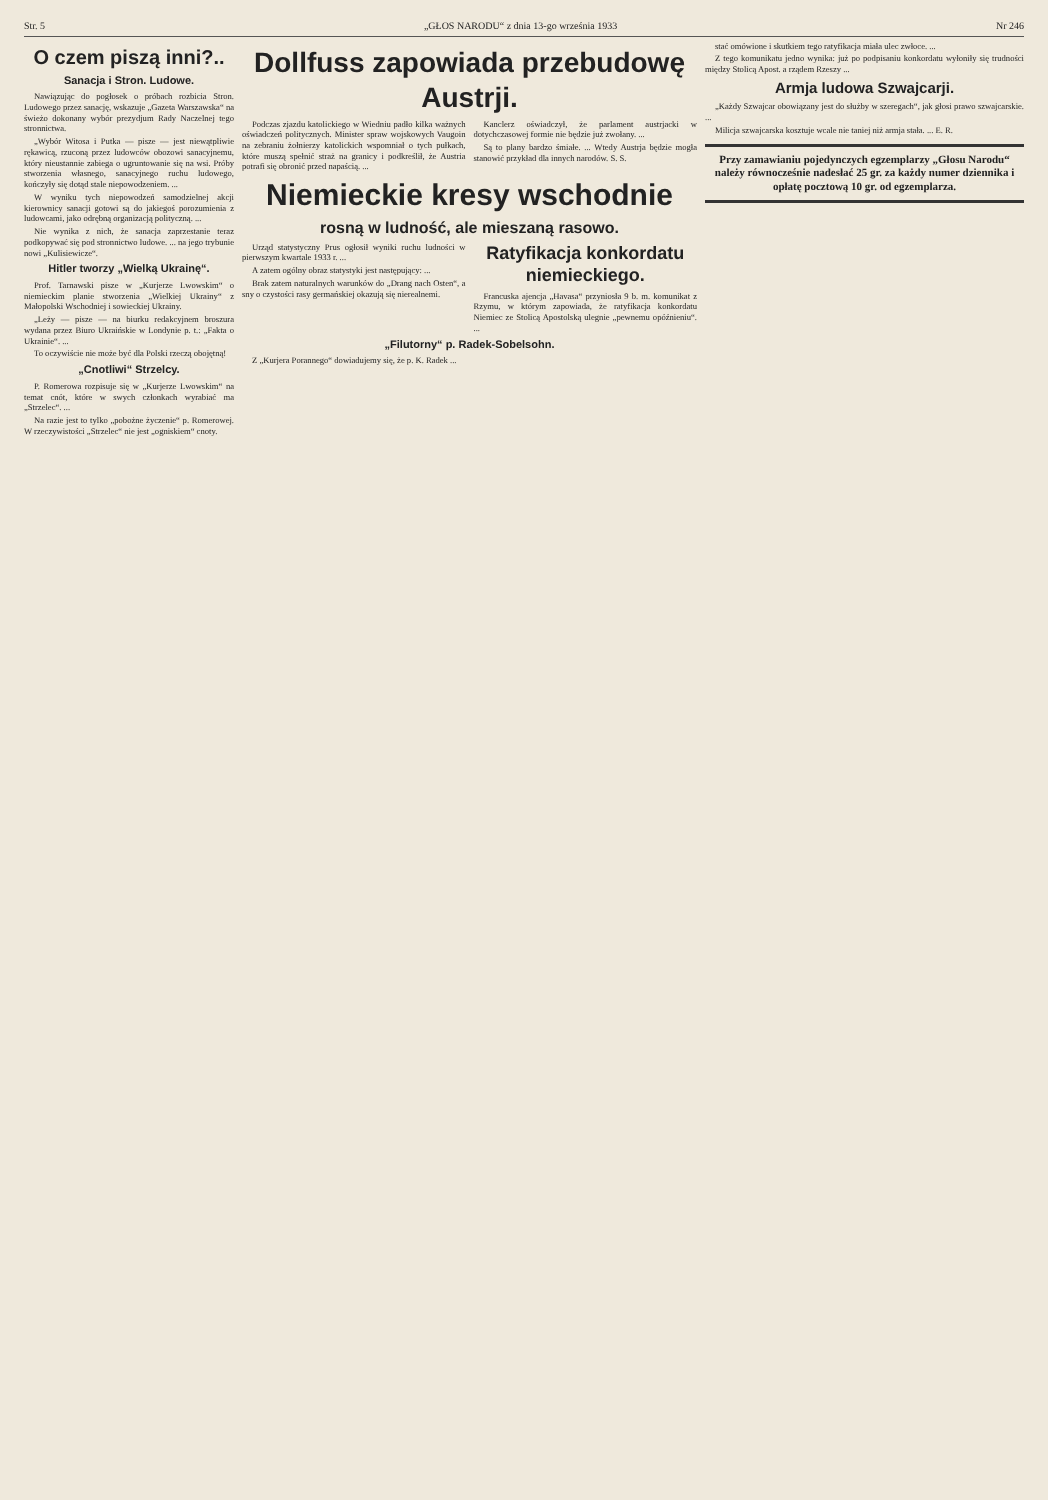Str. 5 „GŁOS NARODU“ z dnia 13-go września 1933 Nr 246
O czem piszą inni?..
Sanacja i Stron. Ludowe.
Nawiązując do pogłosek o próbach rozbicia Stron. Ludowego przez sanację, wskazuje „Gazeta Warszawska“ na świeżo dokonany wybór prezydjum Rady Naczelnej tego stronnictwa.
„Wybór Witosa i Putka — pisze — jest niewątpliwie rękawicą, rzuconą przez ludowców obozowi sanacyjnemu, który nieustannie zabiega o ugruntowanie się na wsi. Próby stworzenia własnego, sanacyjnego ruchu ludowego, kończyły się dotąd stale niepowodzeniem. ...
W wyniku tych niepowodzeń samodzielnej akcji kierownicy sanacji gotowi są do jakiegoś porozumienia z ludowcami, jako odrębną organizacją polityczną. ...
Nie wynika z nich, że sanacja zaprzestanie teraz podkopywać się pod stronnictwo ludowe. ... na jego trybunie nowi „Kulisiewicze“.
Hitler tworzy „Wielką Ukrainę“.
Prof. Tarnawski pisze w „Kurjerze Lwowskim“ o niemieckim planie stworzenia „Wielkiej Ukrainy“ z Małopolski Wschodniej i sowieckiej Ukrainy.
„Leży — pisze — na biurku redakcyjnem broszura wydana przez Biuro Ukraińskie w Londynie p. t.: „Fakta o Ukrainie“. ...
To oczywiście nie może być dla Polski rzeczą obojętną!
„Cnotliwi“ Strzelcy.
P. Romerowa rozpisuje się w „Kurjerze Lwowskim“ na temat cnót, które w swych członkach wyrabiać ma „Strzelec“. ...
Na razie jest to tylko „pobożne życzenie“ p. Romerowej. W rzeczywistości „Strzelec“ nie jest „ogniskiem“ cnoty.
Dollfuss zapowiada przebudowę Austrji.
Podczas zjazdu katolickiego w Wiedniu padło kilka ważnych oświadczeń politycznych. Minister spraw wojskowych Vaugoin na zebraniu żołnierzy katolickich wspomniał o tych pułkach, które muszą spełnić straż na granicy i podkreślił, że Austria potrafi się obronić przed napaścią. ...
Kanclerz oświadczył, że parlament austrjacki w dotychczasowej formie nie będzie już zwołany. ...
Są to plany bardzo śmiałe. ... Wtedy Austrja będzie mogła stanowić przykład dla innych narodów. S. S.
Niemieckie kresy wschodnie
rosną w ludność, ale mieszaną rasowo.
Urząd statystyczny Prus ogłosił wyniki ruchu ludności w pierwszym kwartale 1933 r. ...
A zatem ogólny obraz statystyki jest następujący: ...
Brak zatem naturalnych warunków do „Drang nach Osten“, a sny o czystości rasy germańskiej okazują się nierealnemi.
Ratyfikacja konkordatu niemieckiego.
Francuska ajencja „Havasa“ przyniosła 9 b. m. komunikat z Rzymu, w którym zapowiada, że ratyfikacja konkordatu Niemiec ze Stolicą Apostolską ulegnie „pewnemu opóźnieniu“. ...
„Filutorny“ p. Radek-Sobelsohn.
Z „Kurjera Porannego“ dowiadujemy się, że p. K. Radek ...
stać omówione i skutkiem tego ratyfikacja miała ulec zwłoce. ...
Z tego komunikatu jedno wynika: już po podpisaniu konkordatu wyłoniły się trudności między Stolicą Apost. a rządem Rzeszy ...
Armja ludowa Szwajcarji.
„Każdy Szwajcar obowiązany jest do służby w szeregach“, jak głosi prawo szwajcarskie. ...
Milicja szwajcarska kosztuje wcale nie taniej niż armja stała. ... E. R.
Przy zamawianiu pojedynczych egzemplarzy „Głosu Narodu“ należy równocześnie nadesłać 25 gr. za każdy numer dziennika i opłatę pocztową 10 gr. od egzemplarza.